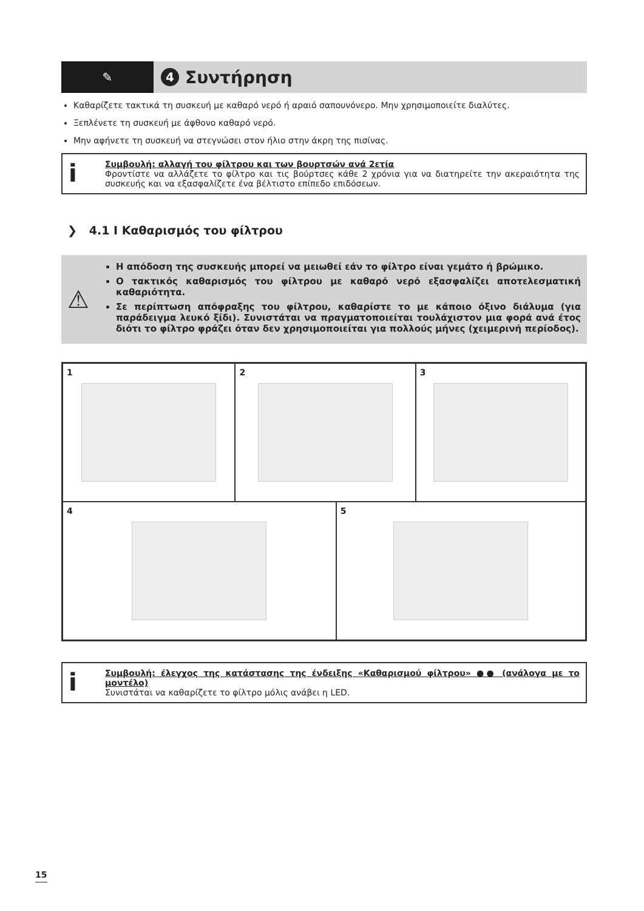✎
4 Συντήρηση
Καθαρίζετε τακτικά τη συσκευή με καθαρό νερό ή αραιό σαπουνόνερο. Μην χρησιμοποιείτε διαλύτες.
Ξεπλένετε τη συσκευή με άφθονο καθαρό νερό.
Μην αφήνετε τη συσκευή να στεγνώσει στον ήλιο στην άκρη της πισίνας.
i
Συμβουλή: αλλαγή του φίλτρου και των βουρτσών ανά 2ετία
Φροντίστε να αλλάζετε το φίλτρο και τις βούρτσες κάθε 2 χρόνια για να διατηρείτε την ακεραιότητα της συσκευής και να εξασφαλίζετε ένα βέλτιστο επίπεδο επιδόσεων.
❯ 4.1 I Καθαρισμός του φίλτρου
⚠
Η απόδοση της συσκευής μπορεί να μειωθεί εάν το φίλτρο είναι γεμάτο ή βρώμικο.
Ο τακτικός καθαρισμός του φίλτρου με καθαρό νερό εξασφαλίζει αποτελεσματική καθαριότητα.
Σε περίπτωση απόφραξης του φίλτρου, καθαρίστε το με κάποιο όξινο διάλυμα (για παράδειγμα λευκό ξίδι). Συνιστάται να πραγματοποιείται τουλάχιστον μια φορά ανά έτος διότι το φίλτρο φράζει όταν δεν χρησιμοποιείται για πολλούς μήνες (χειμερινή περίοδος).
1 2 3
4 5
i
Συμβουλή: έλεγχος της κατάστασης της ένδειξης «Καθαρισμού φίλτρου» ●● (ανάλογα με το μοντέλο)
Συνιστάται να καθαρίζετε το φίλτρο μόλις ανάβει η LED.
15